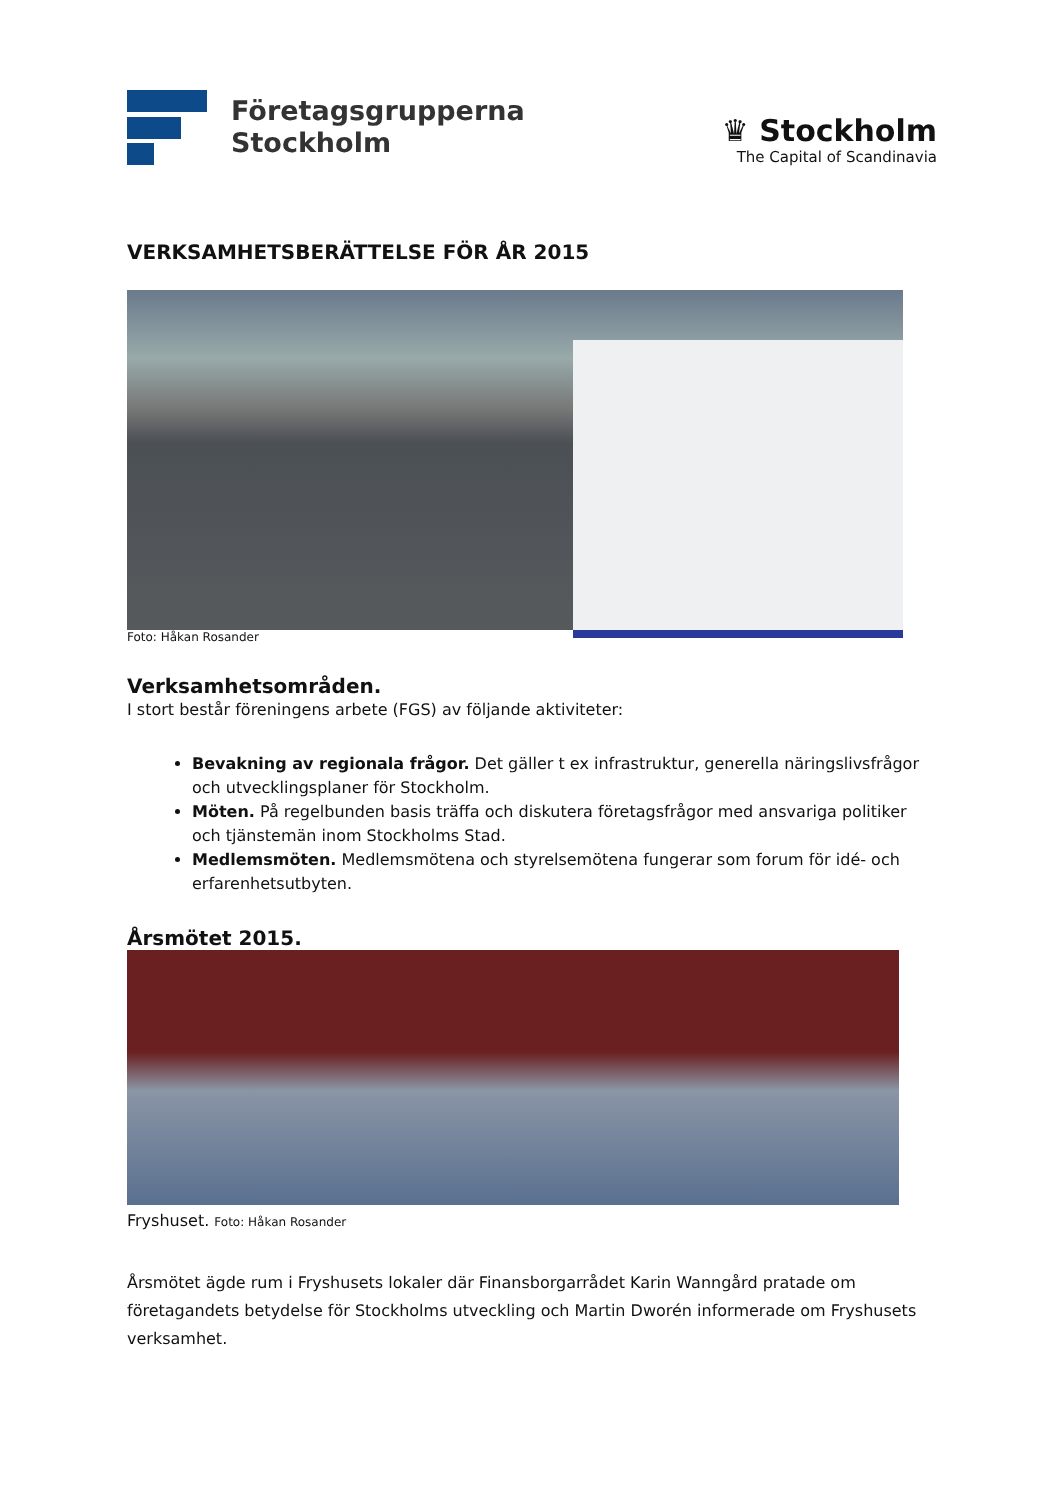Företagsgrupperna
Stockholm
♛ Stockholm
The Capital of Scandinavia
VERKSAMHETSBERÄTTELSE FÖR ÅR 2015
Foto: Håkan Rosander
Verksamhetsområden.
I stort består föreningens arbete (FGS) av följande aktiviteter:
Bevakning av regionala frågor. Det gäller t ex infrastruktur, generella näringslivsfrågor och utvecklingsplaner för Stockholm.
Möten. På regelbunden basis träffa och diskutera företagsfrågor med ansvariga politiker och tjänstemän inom Stockholms Stad.
Medlemsmöten. Medlemsmötena och styrelsemötena fungerar som forum för idé- och erfarenhetsutbyten.
Årsmötet 2015.
Fryshuset. Foto: Håkan Rosander
Årsmötet ägde rum i Fryshusets lokaler där Finansborgarrådet Karin Wanngård pratade om företagandets betydelse för Stockholms utveckling och Martin Dworén informerade om Fryshusets verksamhet.